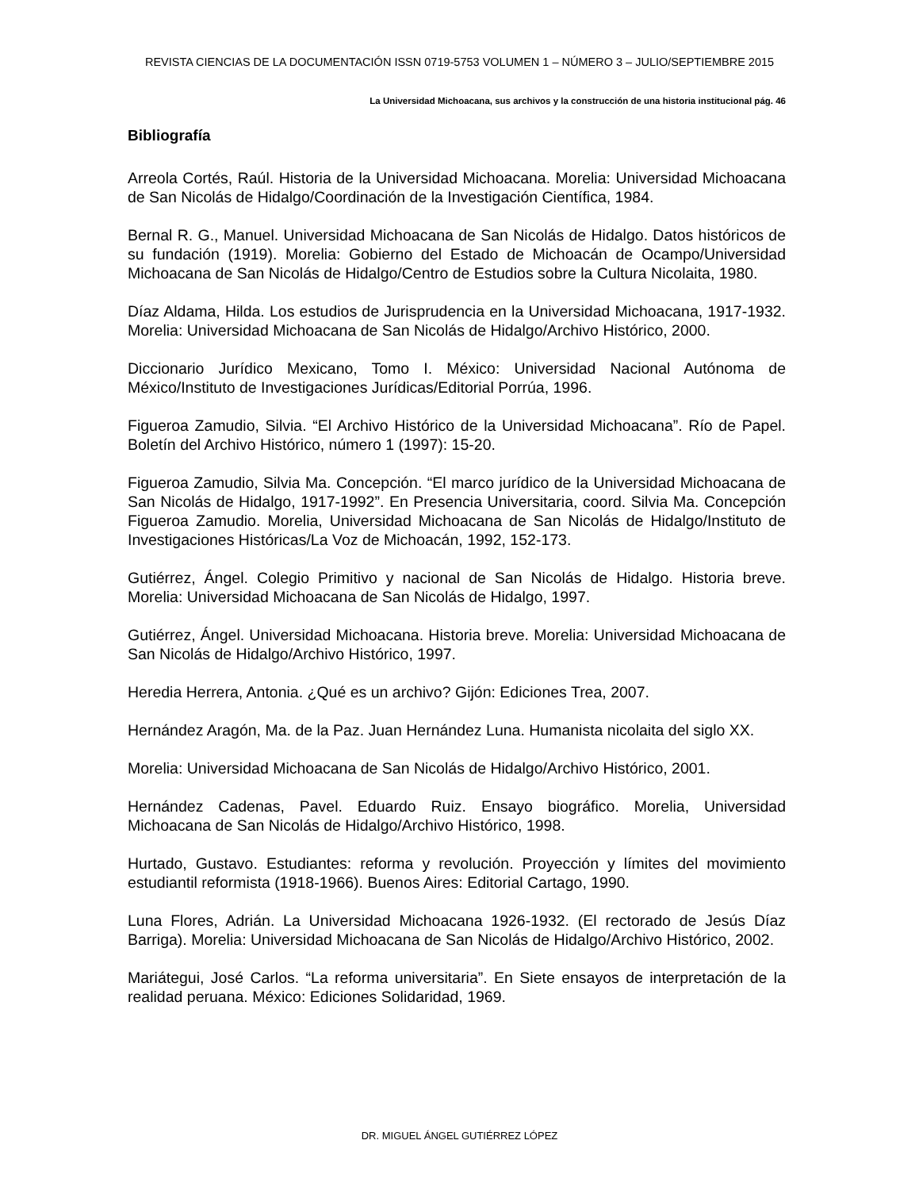REVISTA CIENCIAS DE LA DOCUMENTACIÓN ISSN 0719-5753 VOLUMEN 1 – NÚMERO 3 – JULIO/SEPTIEMBRE 2015
La Universidad Michoacana, sus archivos y la construcción de una historia institucional pág. 46
Bibliografía
Arreola Cortés, Raúl. Historia de la Universidad Michoacana. Morelia: Universidad Michoacana de San Nicolás de Hidalgo/Coordinación de la Investigación Científica, 1984.
Bernal R. G., Manuel. Universidad Michoacana de San Nicolás de Hidalgo. Datos históricos de su fundación (1919). Morelia: Gobierno del Estado de Michoacán de Ocampo/Universidad Michoacana de San Nicolás de Hidalgo/Centro de Estudios sobre la Cultura Nicolaita, 1980.
Díaz Aldama, Hilda. Los estudios de Jurisprudencia en la Universidad Michoacana, 1917-1932. Morelia: Universidad Michoacana de San Nicolás de Hidalgo/Archivo Histórico, 2000.
Diccionario Jurídico Mexicano, Tomo I. México: Universidad Nacional Autónoma de México/Instituto de Investigaciones Jurídicas/Editorial Porrúa, 1996.
Figueroa Zamudio, Silvia. “El Archivo Histórico de la Universidad Michoacana”. Río de Papel. Boletín del Archivo Histórico, número 1 (1997): 15-20.
Figueroa Zamudio, Silvia Ma. Concepción. “El marco jurídico de la Universidad Michoacana de San Nicolás de Hidalgo, 1917-1992”. En Presencia Universitaria, coord. Silvia Ma. Concepción Figueroa Zamudio. Morelia, Universidad Michoacana de San Nicolás de Hidalgo/Instituto de Investigaciones Históricas/La Voz de Michoacán, 1992, 152-173.
Gutiérrez, Ángel. Colegio Primitivo y nacional de San Nicolás de Hidalgo. Historia breve. Morelia: Universidad Michoacana de San Nicolás de Hidalgo, 1997.
Gutiérrez, Ángel. Universidad Michoacana. Historia breve. Morelia: Universidad Michoacana de San Nicolás de Hidalgo/Archivo Histórico, 1997.
Heredia Herrera, Antonia. ¿Qué es un archivo? Gijón: Ediciones Trea, 2007.
Hernández Aragón, Ma. de la Paz. Juan Hernández Luna. Humanista nicolaita del siglo XX.
Morelia: Universidad Michoacana de San Nicolás de Hidalgo/Archivo Histórico, 2001.
Hernández Cadenas, Pavel. Eduardo Ruiz. Ensayo biográfico. Morelia, Universidad Michoacana de San Nicolás de Hidalgo/Archivo Histórico, 1998.
Hurtado, Gustavo. Estudiantes: reforma y revolución. Proyección y límites del movimiento estudiantil reformista (1918-1966). Buenos Aires: Editorial Cartago, 1990.
Luna Flores, Adrián. La Universidad Michoacana 1926-1932. (El rectorado de Jesús Díaz Barriga). Morelia: Universidad Michoacana de San Nicolás de Hidalgo/Archivo Histórico, 2002.
Mariátegui, José Carlos. “La reforma universitaria”. En Siete ensayos de interpretación de la realidad peruana. México: Ediciones Solidaridad, 1969.
DR. MIGUEL ÁNGEL GUTIÉRREZ LÓPEZ